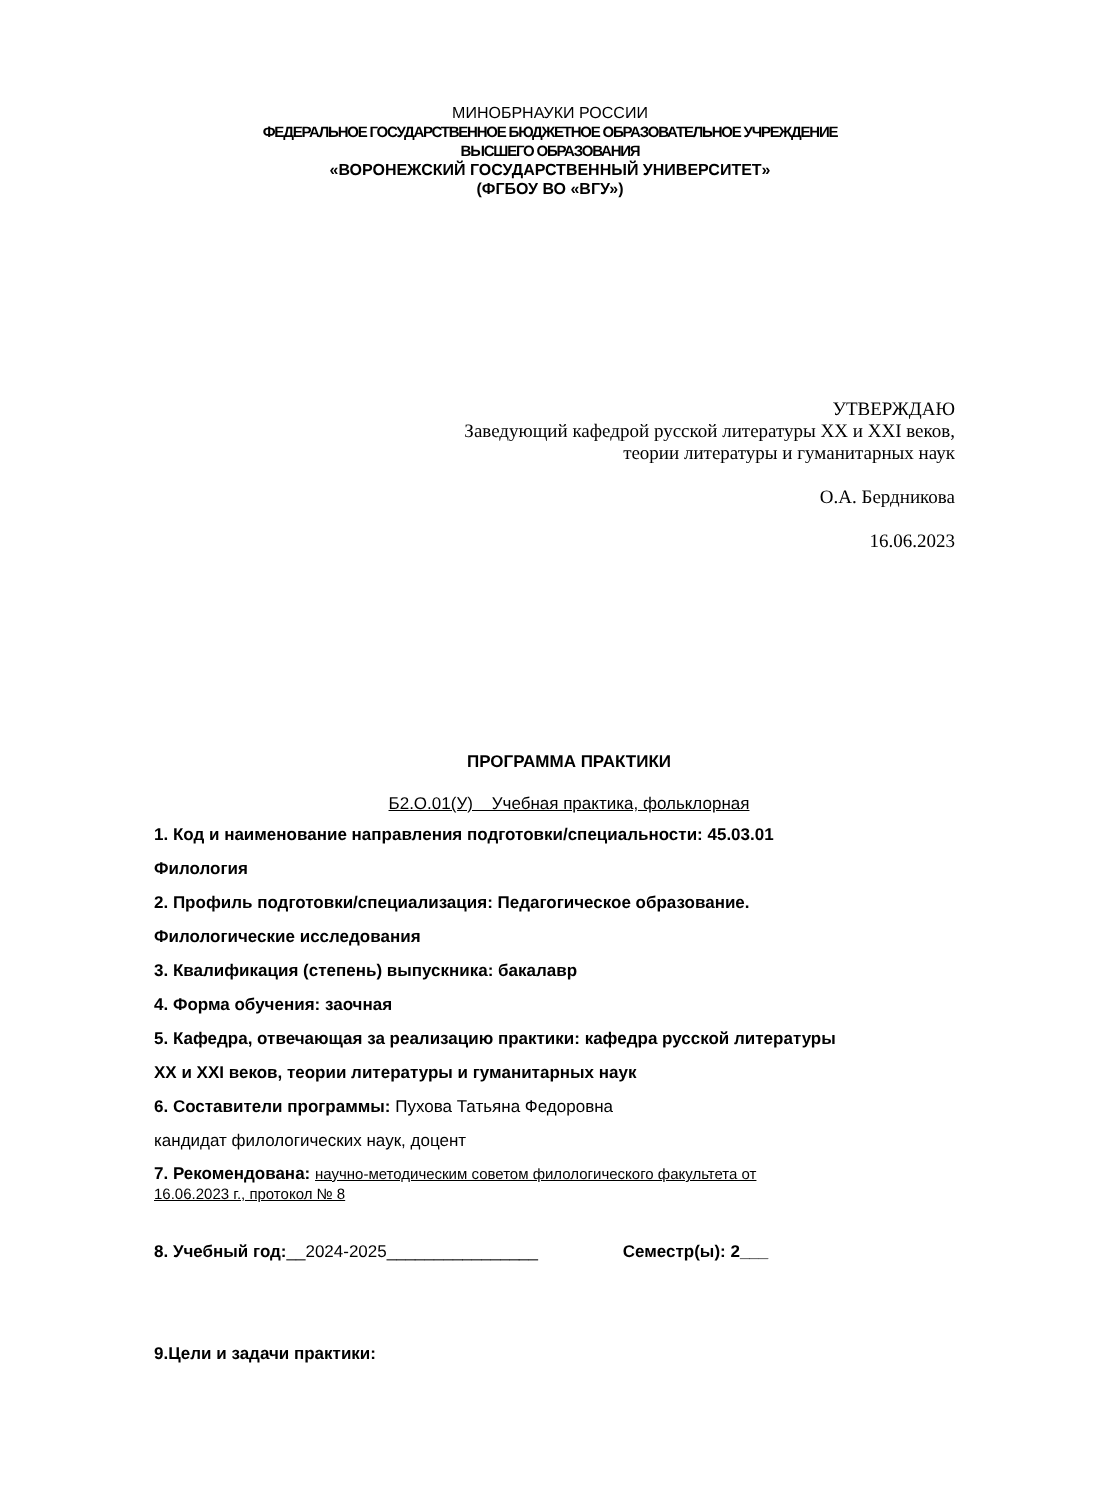МИНОБРНАУКИ РОССИИ
ФЕДЕРАЛЬНОЕ ГОСУДАРСТВЕННОЕ БЮДЖЕТНОЕ ОБРАЗОВАТЕЛЬНОЕ УЧРЕЖДЕНИЕ
ВЫСШЕГО ОБРАЗОВАНИЯ
«ВОРОНЕЖСКИЙ ГОСУДАРСТВЕННЫЙ УНИВЕРСИТЕТ»
(ФГБОУ ВО «ВГУ»)
УТВЕРЖДАЮ
Заведующий кафедрой русской литературы XX и XXI веков,
теории литературы и гуманитарных наук
О.А. Бердникова
16.06.2023
ПРОГРАММА ПРАКТИКИ
Б2.О.01(У) Учебная практика, фольклорная
1. Код и наименование направления подготовки/специальности: 45.03.01
Филология
2. Профиль подготовки/специализация: Педагогическое образование.
Филологические исследования
3. Квалификация (степень) выпускника: бакалавр
4. Форма обучения: заочная
5. Кафедра, отвечающая за реализацию практики: кафедра русской литературы
XX и XXI веков, теории литературы и гуманитарных наук
6. Составители программы: Пухова Татьяна Федоровна
кандидат филологических наук, доцент
7. Рекомендована: научно-методическим советом филологического факультета от
16.06.2023 г., протокол № 8
8. Учебный год:__2024-2025________________ Семестр(ы): 2___
9.Цели и задачи практики: